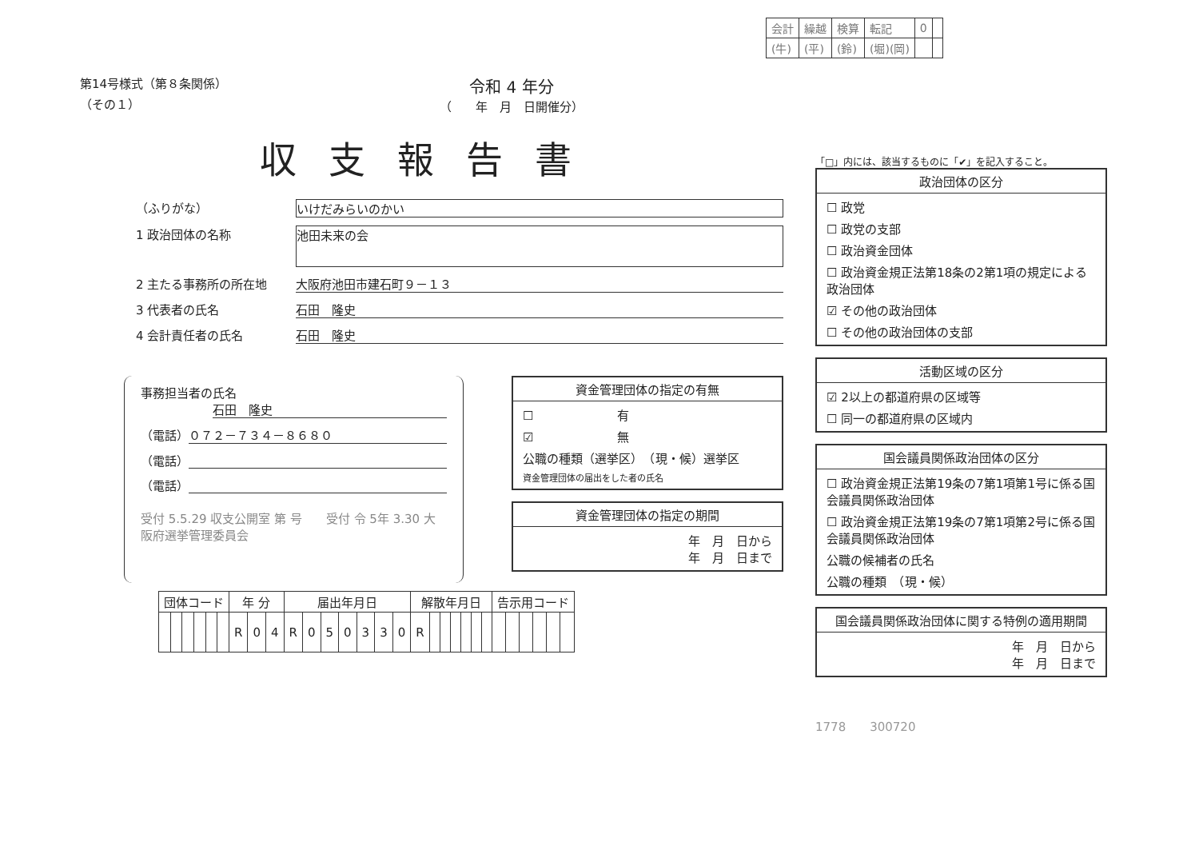| 会計 | 繰越 | 検算 | 転記 | 0 | |
| (牛) | (平) | (鈴) | (堀)(岡) | | |
第14号様式（第８条関係）
（その１）
令和 4 年分
（　　年　月　日開催分）
収支報告書
（ふりがな） いけだみらいのかい
1 政治団体の名称
池田未来の会
2 主たる事務所の所在地 大阪府池田市建石町９－１３
3 代表者の氏名 石田　隆史
4 会計責任者の氏名 石田　隆史
事務担当者の氏名
石田　隆史
（電話） ０７２－７３４－８６８０
（電話）
（電話）
受付 5.5.29 収支公開室 第 号　　受付 令 5年 3.30 大阪府選挙管理委員会
資金管理団体の指定の有無
☐　　　　　　　有
☑　　　　　　　無
公職の種類（選挙区）　（現・候）選挙区
資金管理団体の届出をした者の氏名
資金管理団体の指定の期間
年　月　日から
年　月　日まで
| 団体コード | | | | | | 年 分 | | | 届出年月日 | | | | | | | 解散年月日 | | | | | | | 告示用コード | | | | | |
| --- | --- | --- | --- | --- | --- | --- | --- | --- | --- | --- | --- | --- | --- | --- | --- | --- | --- | --- | --- | --- | --- | --- | --- | --- | --- | --- | --- | --- |
| | | | | | | R | 0 | 4 | R | 0 | 5 | 0 | 3 | 3 | 0 | R | | | | | | | | | | | | |
「□」内には、該当するものに「✔」を記入すること。
政治団体の区分
☐ 政党
☐ 政党の支部
☐ 政治資金団体
☐ 政治資金規正法第18条の2第1項の規定による政治団体
☑ その他の政治団体
☐ その他の政治団体の支部
活動区域の区分
☑ 2以上の都道府県の区域等
☐ 同一の都道府県の区域内
国会議員関係政治団体の区分
☐ 政治資金規正法第19条の7第1項第1号に係る国会議員関係政治団体
☐ 政治資金規正法第19条の7第1項第2号に係る国会議員関係政治団体
公職の候補者の氏名
公職の種類　（現・候）
国会議員関係政治団体に関する特例の適用期間
年　月　日から
年　月　日まで
1778　　300720